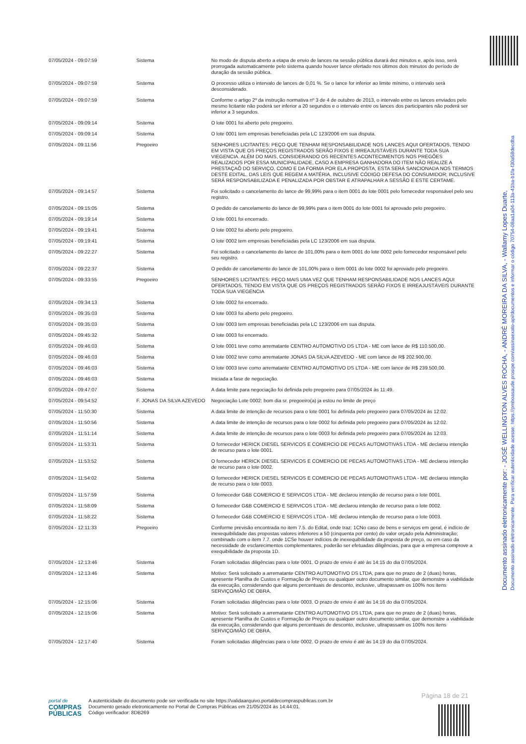Documento assinado eletronicamente por: - JOSÉ WELLINGTON ALVES ROCHA, - ANDRÉ MOREIRA DA SILVA, - Wallamy Lopes Duarte,
Documento assinado eletronicamente. Para verificar autenticidade acesse: https://pmboasaude.prosipe.com/assinaexato-api/documentos e informar o código 70754-08aa1a04-113a-41ba-b1fa-f30a58decdba
| 07/05/2024 - 09:07:59 | Sistema | No modo de disputa aberto a etapa de envio de lances na sessão pública durará dez minutos e, após isso, será prorrogada automaticamente pelo sistema quando houver lance ofertado nos últimos dois minutos do período de duração da sessão pública. |
| 07/05/2024 - 09:07:59 | Sistema | O processo utiliza o intervalo de lances de 0,01 %. Se o lance for inferior ao limite mínimo, o intervalo será desconsiderado. |
| 07/05/2024 - 09:07:59 | Sistema | Conforme o artigo 2º da instrução normativa nº 3 de 4 de outubro de 2013, o intervalo entre os lances enviados pelo mesmo licitante não poderá ser inferior a 20 segundos e o intervalo entre os lances dos participantes não poderá ser inferior a 3 segundos. |
| 07/05/2024 - 09:09:14 | Sistema | O lote 0001 foi aberto pelo pregoeiro. |
| 07/05/2024 - 09:09:14 | Sistema | O lote 0001 tem empresas beneficiadas pela LC 123/2006 em sua disputa. |
| 07/05/2024 - 09:11:56 | Pregoeiro | SENHORES LICITANTES: PEÇO QUE TENHAM RESPONSABILIDADE NOS LANCES AQUI OFERTADOS, TENDO EM VISTA QUE OS PREÇOS REGISTRADOS SERÃO FIXOS E IRREAJUSTÁVEIS DURANTE TODA SUA VIEGENCIA. ALÉM DO MAIS, CONSIDERANDO OS RECENTES ACONTECIMENTOS NOS PREGÕES REALIZADOS POR ESSA MUNICIPALIDADE, CASO A EMPRESA GANHADORA DO ITEM NÃO REALIZE A PRESTAÇAÕ DO SERVIÇO, COMO E DA FORMA POR ELA PROPOSTA, ESTA SERÁ SANCIONADA NOS TERMOS DESTE EDITAL, DAS LEIS QUE REGEM A MATÉRIA, INCLUSIVE CÓDIGO DEFESA DO CONSUMIDOR; INCLUSIVE SERÁ RESPONSABILIZADA E PENALIZADA POR OBSTAR E ATRAPALHAR A SESSÃO E ESTE CERTAME. |
| 07/05/2024 - 09:14:57 | Sistema | Foi solicitado o cancelamento do lance de 99,99% para o item 0001 do lote 0001 pelo fornecedor responsável pelo seu registro. |
| 07/05/2024 - 09:15:05 | Sistema | O pedido de cancelamento do lance de 99,99% para o item 0001 do lote 0001 foi aprovado pelo pregoeiro. |
| 07/05/2024 - 09:19:14 | Sistema | O lote 0001 foi encerrado. |
| 07/05/2024 - 09:19:41 | Sistema | O lote 0002 foi aberto pelo pregoeiro. |
| 07/05/2024 - 09:19:41 | Sistema | O lote 0002 tem empresas beneficiadas pela LC 123/2006 em sua disputa. |
| 07/05/2024 - 09:22:27 | Sistema | Foi solicitado o cancelamento do lance de 101,00% para o item 0001 do lote 0002 pelo fornecedor responsável pelo seu registro. |
| 07/05/2024 - 09:22:37 | Sistema | O pedido de cancelamento do lance de 101,00% para o item 0001 do lote 0002 foi aprovado pelo pregoeiro. |
| 07/05/2024 - 09:33:55 | Pregoeiro | SENHORES LICITANTES: PEÇO MAIS UMA VEZ QUE TENHAM RESPONSABILIDADE NOS LANCES AQUI OFERTADOS, TENDO EM VISTA QUE OS PREÇOS REGISTRADOS SERÃO FIXOS E IRREAJUSTÁVEIS DURANTE TODA SUA VIEGENCIA |
| 07/05/2024 - 09:34:13 | Sistema | O lote 0002 foi encerrado. |
| 07/05/2024 - 09:35:03 | Sistema | O lote 0003 foi aberto pelo pregoeiro. |
| 07/05/2024 - 09:35:03 | Sistema | O lote 0003 tem empresas beneficiadas pela LC 123/2006 em sua disputa. |
| 07/05/2024 - 09:45:32 | Sistema | O lote 0003 foi encerrado. |
| 07/05/2024 - 09:46:03 | Sistema | O lote 0001 teve como arrematante CENTRO AUTOMOTIVO DS LTDA - ME com lance de R$ 110.500,00. |
| 07/05/2024 - 09:46:03 | Sistema | O lote 0002 teve como arrematante JONAS DA SILVA AZEVEDO - ME com lance de R$ 202.900,00. |
| 07/05/2024 - 09:46:03 | Sistema | O lote 0003 teve como arrematante CENTRO AUTOMOTIVO DS LTDA - ME com lance de R$ 239.500,00. |
| 07/05/2024 - 09:46:03 | Sistema | Iniciada a fase de negociação. |
| 07/05/2024 - 09:47:07 | Sistema | A data limite para negociação foi definida pelo pregoeiro para 07/05/2024 às 11:49. |
| 07/05/2024 - 09:54:52 | F. JONAS DA SILVA AZEVEDO | Negociação Lote 0002: bom dia sr. pregoeiro(a) ja estou no limite de preço |
| 07/05/2024 - 11:50:30 | Sistema | A data limite de intenção de recursos para o lote 0001 foi definida pelo pregoeiro para 07/05/2024 às 12:02. |
| 07/05/2024 - 11:50:56 | Sistema | A data limite de intenção de recursos para o lote 0002 foi definida pelo pregoeiro para 07/05/2024 às 12:02. |
| 07/05/2024 - 11:51:14 | Sistema | A data limite de intenção de recursos para o lote 0003 foi definida pelo pregoeiro para 07/05/2024 às 12:03. |
| 07/05/2024 - 11:53:31 | Sistema | O fornecedor HERICK DIESEL SERVICOS E COMERCIO DE PECAS AUTOMOTIVAS LTDA - ME declarou intenção de recurso para o lote 0001. |
| 07/05/2024 - 11:53:52 | Sistema | O fornecedor HERICK DIESEL SERVICOS E COMERCIO DE PECAS AUTOMOTIVAS LTDA - ME declarou intenção de recurso para o lote 0002. |
| 07/05/2024 - 11:54:02 | Sistema | O fornecedor HERICK DIESEL SERVICOS E COMERCIO DE PECAS AUTOMOTIVAS LTDA - ME declarou intenção de recurso para o lote 0003. |
| 07/05/2024 - 11:57:59 | Sistema | O fornecedor G&B COMERCIO E SERVICOS LTDA - ME declarou intenção de recurso para o lote 0001. |
| 07/05/2024 - 11:58:09 | Sistema | O fornecedor G&B COMERCIO E SERVICOS LTDA - ME declarou intenção de recurso para o lote 0002. |
| 07/05/2024 - 11:58:22 | Sistema | O fornecedor G&B COMERCIO E SERVICOS LTDA - ME declarou intenção de recurso para o lote 0003. |
| 07/05/2024 - 12:11:33 | Pregoeiro | Conforme previsão encontrada no item 7.5. do Edital, onde traz: 1CNo caso de bens e serviços em geral, é indício de inexequibilidade das propostas valores inferiores a 50 (cinquenta por cento) do valor orçado pela Administração; combinado com o item 7.7. onde 1CSe houver indícios de inexequibilidade da proposta de preço, ou em caso da necessidade de esclarecimentos complementares, poderão ser efetuadas diligências, para que a empresa comprove a exequibilidade da proposta 1D. |
| 07/05/2024 - 12:13:46 | Sistema | Foram solicitadas diligências para o lote 0001. O prazo de envio é até às 14:15 do dia 07/05/2024. |
| 07/05/2024 - 12:13:46 | Sistema | Motivo: Será solicitado a arrematante CENTRO AUTOMOTIVO DS LTDA, para que no prazo de 2 (duas) horas, apresente Planilha de Custos e Formação de Preços ou qualquer outro documento similar, que demonstre a viabilidade da execução, considerando que alguns percentuais de desconto, inclusive, ultrapassam os 100% nos itens SERVIÇO/MÃO DE OBRA. |
| 07/05/2024 - 12:15:06 | Sistema | Foram solicitadas diligências para o lote 0003. O prazo de envio é até às 14:16 do dia 07/05/2024. |
| 07/05/2024 - 12:15:06 | Sistema | Motivo: Será solicitado a arrematante CENTRO AUTOMOTIVO DS LTDA, para que no prazo de 2 (duas) horas, apresente Planilha de Custos e Formação de Preços ou qualquer outro documento similar, que demonstre a viabilidade da execução, considerando que alguns percentuais de desconto, inclusive, ultrapassam os 100% nos itens SERVIÇO/MÃO DE OBRA. |
| 07/05/2024 - 12:17:40 | Sistema | Foram solicitadas diligências para o lote 0002. O prazo de envio é até às 14:19 do dia 07/05/2024. |
Página 18 de 21
portal de
COMPRAS
PÚBLICAS
A autenticidade do documento pode ser verificada no site https://validaarquivo.portaldecompraspublicas.com.br
Documento gerado eletronicamente no Portal de Compras Públicas em 21/05/2024 às 14:44:01.
Código verificador: 8DB269